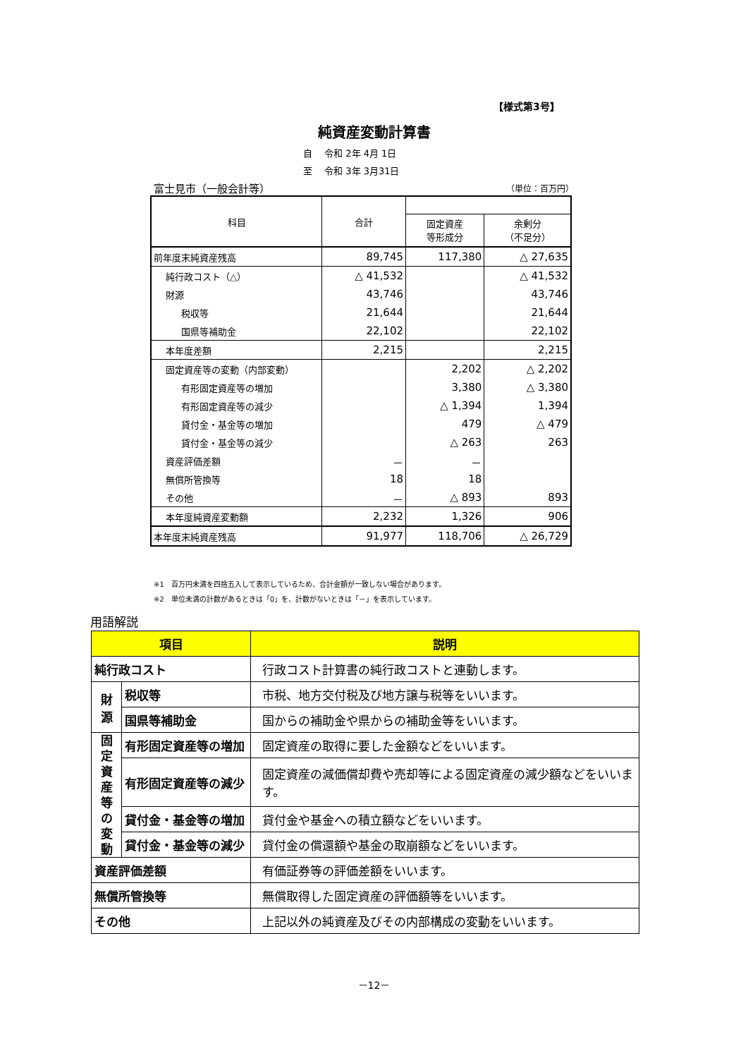【様式第3号】
純資産変動計算書
自　 令和 2年 4月 1日
至　 令和 3年 3月31日
富士見市（一般会計等） （単位：百万円）
| 科目 | 合計 | | |
| --- | --- | --- | --- |
| | | 固定資産 等形成分 | 余剰分 （不足分） |
| 前年度末純資産残高 | 89,745 | 117,380 | △ 27,635 |
| 純行政コスト（△） | △ 41,532 | | △ 41,532 |
| 財源 | 43,746 | | 43,746 |
| 税収等 | 21,644 | | 21,644 |
| 国県等補助金 | 22,102 | | 22,102 |
| 本年度差額 | 2,215 | | 2,215 |
| 固定資産等の変動（内部変動） | | 2,202 | △ 2,202 |
| 有形固定資産等の増加 | | 3,380 | △ 3,380 |
| 有形固定資産等の減少 | | △ 1,394 | 1,394 |
| 貸付金・基金等の増加 | | 479 | △ 479 |
| 貸付金・基金等の減少 | | △ 263 | 263 |
| 資産評価差額 | － | － | |
| 無償所管換等 | 18 | 18 | |
| その他 | － | △ 893 | 893 |
| 本年度純資産変動額 | 2,232 | 1,326 | 906 |
| 本年度末純資産残高 | 91,977 | 118,706 | △ 26,729 |
※1　百万円未満を四捨五入して表示しているため、合計金額が一致しない場合があります。
※2　単位未満の計数があるときは「0」を、計数がないときは「－」を表示しています。
用語解説
| 項目 | | 説明 |
| --- | --- | --- |
| 純行政コスト | | 行政コスト計算書の純行政コストと連動します。 |
| 財 源 | 税収等 | 市税、地方交付税及び地方譲与税等をいいます。 |
| | 国県等補助金 | 国からの補助金や県からの補助金等をいいます。 |
| 固 定 資 産 等 の 変 動 | 有形固定資産等の増加 | 固定資産の取得に要した金額などをいいます。 |
| | 有形固定資産等の減少 | 固定資産の減価償却費や売却等による固定資産の減少額などをいいます。 |
| | 貸付金・基金等の増加 | 貸付金や基金への積立額などをいいます。 |
| | 貸付金・基金等の減少 | 貸付金の償還額や基金の取崩額などをいいます。 |
| 資産評価差額 | | 有価証券等の評価差額をいいます。 |
| 無償所管換等 | | 無償取得した固定資産の評価額等をいいます。 |
| その他 | | 上記以外の純資産及びその内部構成の変動をいいます。 |
－12－